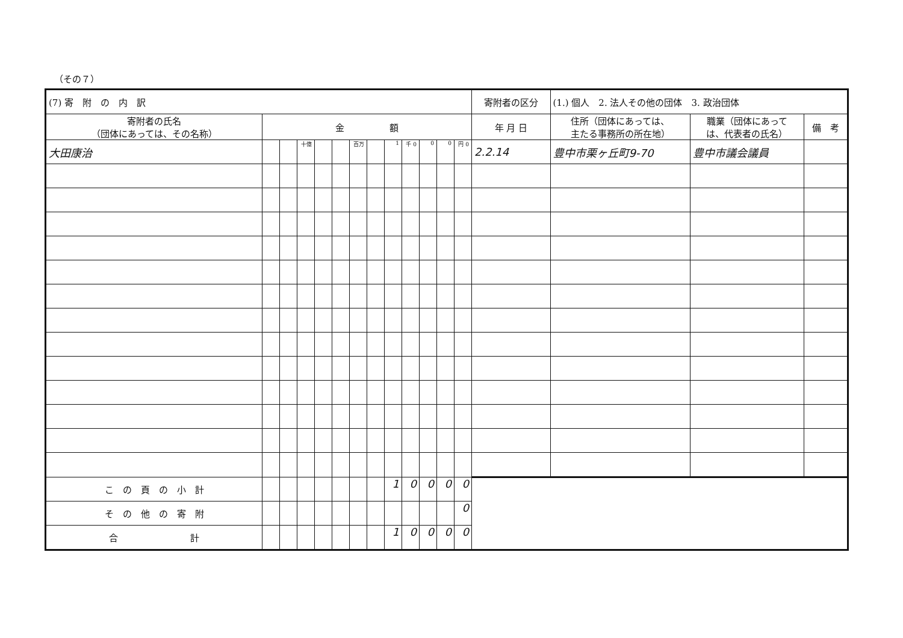（その７）
| (7) 寄 附 の 内 訳 | | | | | | | | | | | | | 寄附者の区分 | (1.) 個人 2. 法人その他の団体 3. 政治団体 | | |
| 寄附者の氏名 （団体にあっては、その名称） | 金 額 | | | | | | | | | | | | 年 月 日 | 住所（団体にあっては、 主たる事務所の所在地） | 職業（団体にあって は、代表者の氏名） | 備 考 |
| 大田康治 | | | 十億 | | | 百万 | | 1 | 千 0 | 0 | 0 | 円 0 | 2.2.14 | 豊中市栗ヶ丘町9-70 | 豊中市議会議員 | |
| こ の 頁 の 小 計 | | | | | | | | 1 | 0 | 0 | 0 | 0 | | | | |
| そ の 他 の 寄 附 | | | | | | | | | | | | 0 | | | | |
| 合 計 | | | | | | | | 1 | 0 | 0 | 0 | 0 | | | | |